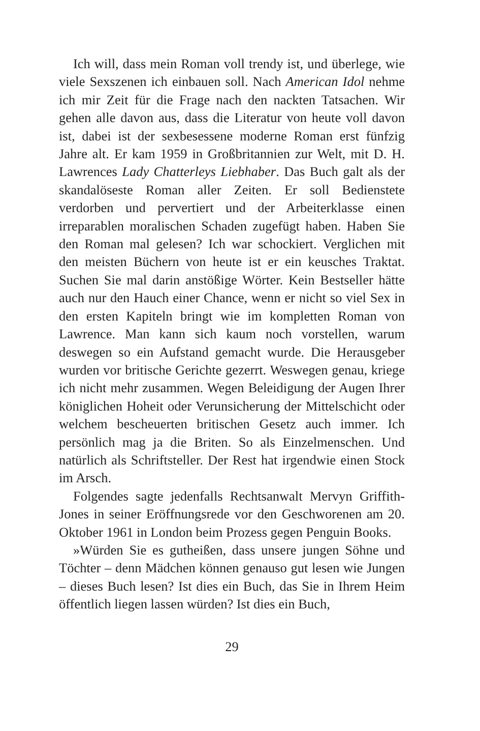Ich will, dass mein Roman voll trendy ist, und überlege, wie viele Sexszenen ich einbauen soll. Nach American Idol nehme ich mir Zeit für die Frage nach den nackten Tatsachen. Wir gehen alle davon aus, dass die Literatur von heute voll davon ist, dabei ist der sexbesessene moderne Roman erst fünfzig Jahre alt. Er kam 1959 in Großbritannien zur Welt, mit D. H. Lawrences Lady Chatterleys Liebhaber. Das Buch galt als der skandalöseste Roman aller Zeiten. Er soll Bedienstete verdorben und pervertiert und der Arbeiterklasse einen irreparablen moralischen Schaden zugefügt haben. Haben Sie den Roman mal gelesen? Ich war schockiert. Verglichen mit den meisten Büchern von heute ist er ein keusches Traktat. Suchen Sie mal darin anstößige Wörter. Kein Bestseller hätte auch nur den Hauch einer Chance, wenn er nicht so viel Sex in den ersten Kapiteln bringt wie im kompletten Roman von Lawrence. Man kann sich kaum noch vorstellen, warum deswegen so ein Aufstand gemacht wurde. Die Herausgeber wurden vor britische Gerichte gezerrt. Weswegen genau, kriege ich nicht mehr zusammen. Wegen Beleidigung der Augen Ihrer königlichen Hoheit oder Verunsicherung der Mittelschicht oder welchem bescheuerten britischen Gesetz auch immer. Ich persönlich mag ja die Briten. So als Einzelmenschen. Und natürlich als Schriftsteller. Der Rest hat irgendwie einen Stock im Arsch.
Folgendes sagte jedenfalls Rechtsanwalt Mervyn Griffith-Jones in seiner Eröffnungsrede vor den Geschworenen am 20. Oktober 1961 in London beim Prozess gegen Penguin Books.
»Würden Sie es gutheißen, dass unsere jungen Söhne und Töchter – denn Mädchen können genauso gut lesen wie Jungen – dieses Buch lesen? Ist dies ein Buch, das Sie in Ihrem Heim öffentlich liegen lassen würden? Ist dies ein Buch,
29